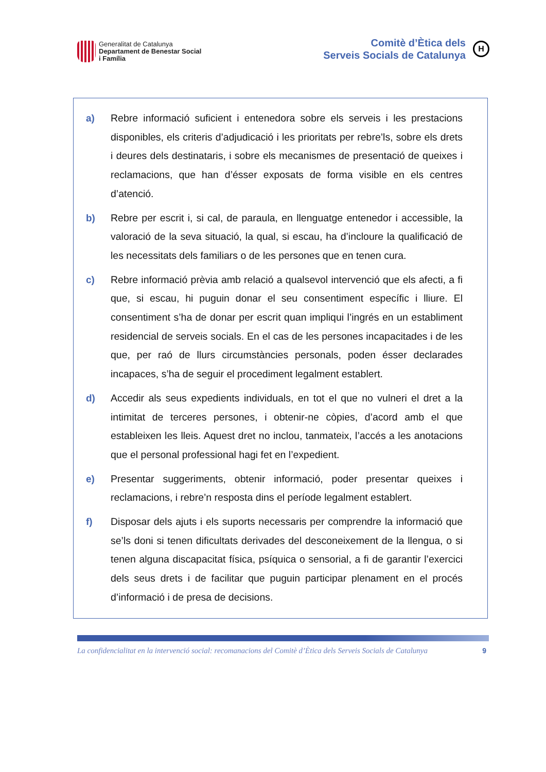Generalitat de Catalunya
Departament de Benestar Social
i Família
Comitè d’Ètica dels
Serveis Socials de Catalunya
H
a)
Rebre informació suficient i entenedora sobre els serveis i les prestacions disponibles, els criteris d’adjudicació i les prioritats per rebre’ls, sobre els drets i deures dels destinataris, i sobre els mecanismes de presentació de queixes i reclamacions, que han d’ésser exposats de forma visible en els centres d’atenció.
b)
Rebre per escrit i, si cal, de paraula, en llenguatge entenedor i accessible, la valoració de la seva situació, la qual, si escau, ha d’incloure la qualificació de les necessitats dels familiars o de les persones que en tenen cura.
c)
Rebre informació prèvia amb relació a qualsevol intervenció que els afecti, a fi que, si escau, hi puguin donar el seu consentiment específic i lliure. El consentiment s’ha de donar per escrit quan impliqui l’ingrés en un establiment residencial de serveis socials. En el cas de les persones incapacitades i de les que, per raó de llurs circumstàncies personals, poden ésser declarades incapaces, s’ha de seguir el procediment legalment establert.
d)
Accedir als seus expedients individuals, en tot el que no vulneri el dret a la intimitat de terceres persones, i obtenir-ne còpies, d’acord amb el que estableixen les lleis. Aquest dret no inclou, tanmateix, l’accés a les anotacions que el personal professional hagi fet en l’expedient.
e)
Presentar suggeriments, obtenir informació, poder presentar queixes i reclamacions, i rebre’n resposta dins el període legalment establert.
f)
Disposar dels ajuts i els suports necessaris per comprendre la informació que se’ls doni si tenen dificultats derivades del desconeixement de la llengua, o si tenen alguna discapacitat física, psíquica o sensorial, a fi de garantir l’exercici dels seus drets i de facilitar que puguin participar plenament en el procés d’informació i de presa de decisions.
La confidencialitat en la intervenció social: recomanacions del Comitè d’Ètica dels Serveis Socials de Catalunya 9